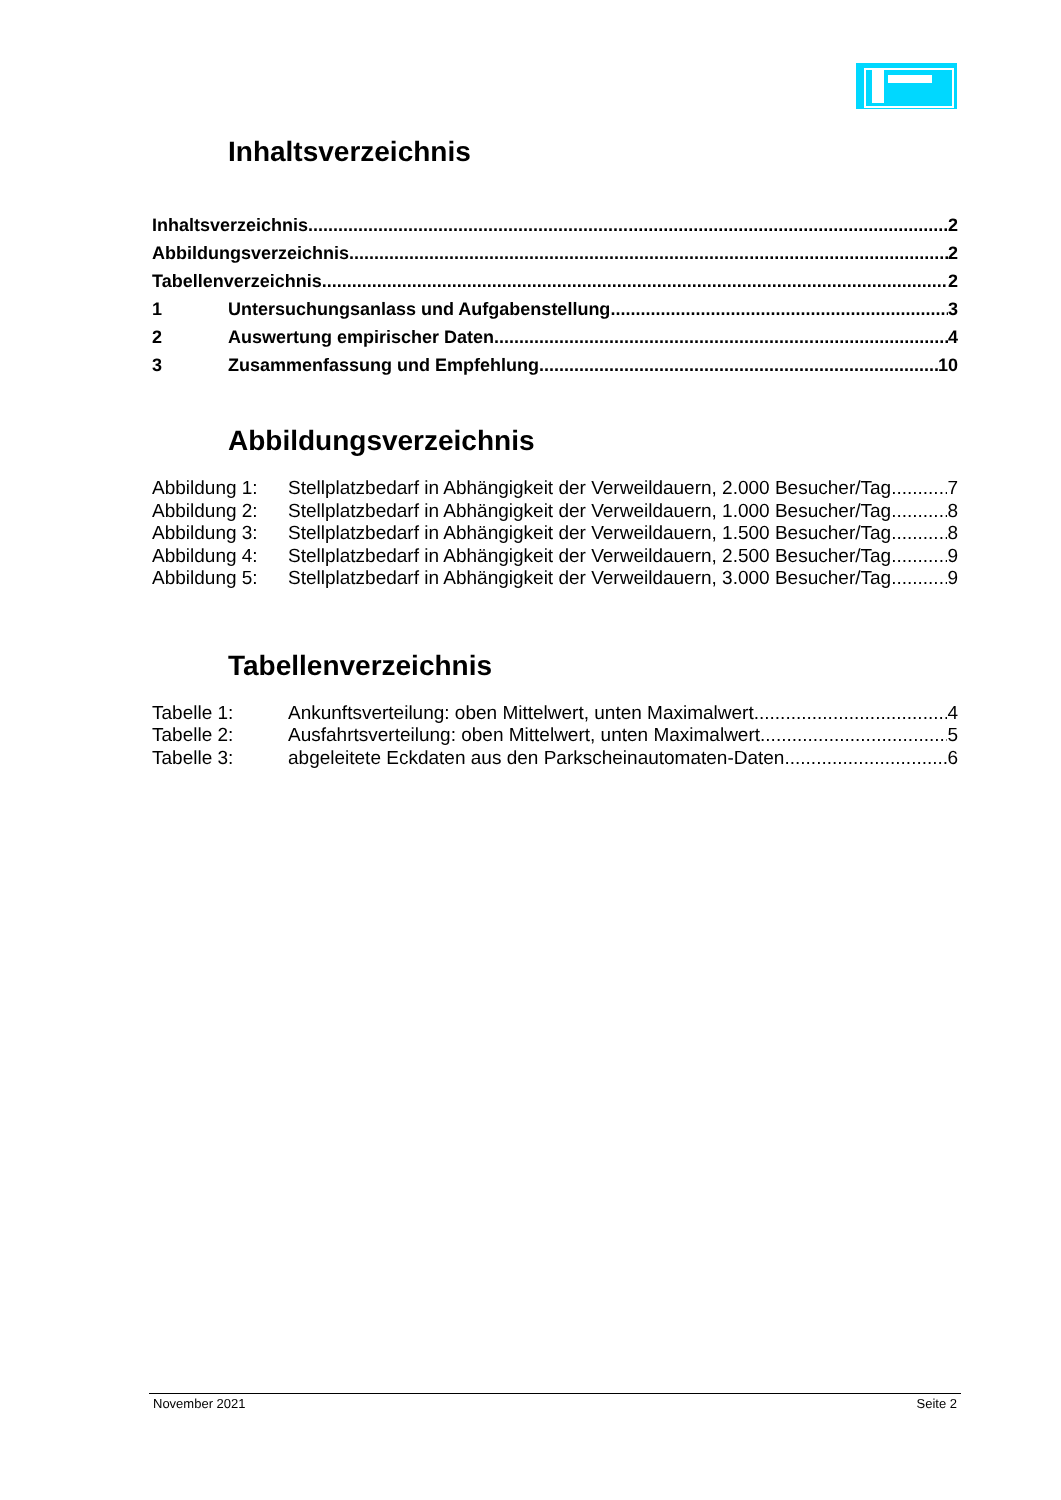Inhaltsverzeichnis
Inhaltsverzeichnis 2
Abbildungsverzeichnis 2
Tabellenverzeichnis 2
1 Untersuchungsanlass und Aufgabenstellung 3
2 Auswertung empirischer Daten 4
3 Zusammenfassung und Empfehlung 10
Abbildungsverzeichnis
Abbildung 1: Stellplatzbedarf in Abhängigkeit der Verweildauern, 2.000 Besucher/Tag 7
Abbildung 2: Stellplatzbedarf in Abhängigkeit der Verweildauern, 1.000 Besucher/Tag 8
Abbildung 3: Stellplatzbedarf in Abhängigkeit der Verweildauern, 1.500 Besucher/Tag 8
Abbildung 4: Stellplatzbedarf in Abhängigkeit der Verweildauern, 2.500 Besucher/Tag 9
Abbildung 5: Stellplatzbedarf in Abhängigkeit der Verweildauern, 3.000 Besucher/Tag 9
Tabellenverzeichnis
Tabelle 1: Ankunftsverteilung: oben Mittelwert, unten Maximalwert 4
Tabelle 2: Ausfahrtsverteilung: oben Mittelwert, unten Maximalwert 5
Tabelle 3: abgeleitete Eckdaten aus den Parkscheinautomaten-Daten 6
November 2021 Seite 2